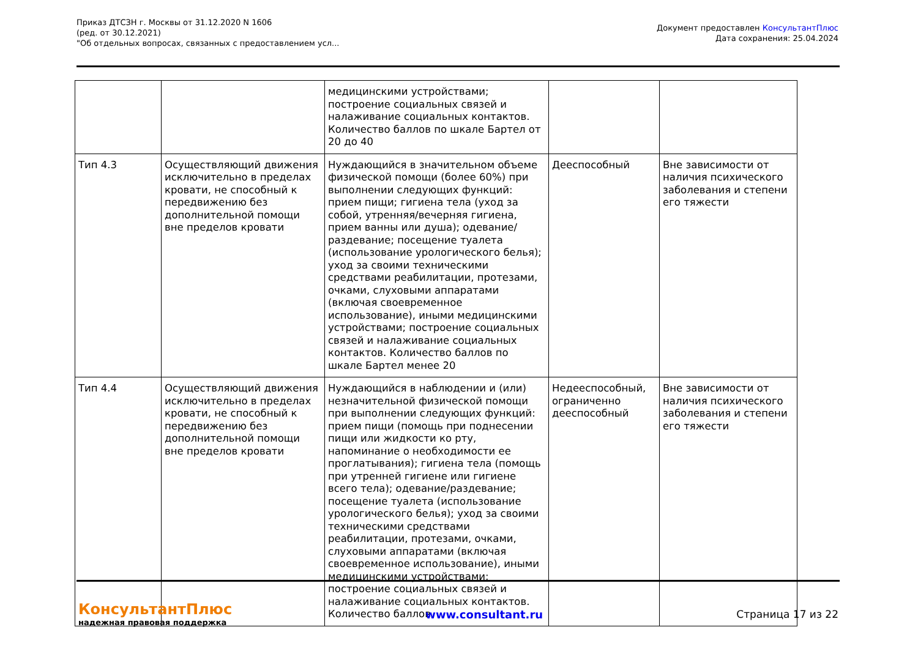Приказ ДТСЗН г. Москвы от 31.12.2020 N 1606
(ред. от 30.12.2021)
"Об отдельных вопросах, связанных с предоставлением усл...
Документ предоставлен КонсультантПлюс
Дата сохранения: 25.04.2024
| | | медицинскими устройствами; построение социальных связей и налаживание социальных контактов. Количество баллов по шкале Бартел от 20 до 40 | | |
| Тип 4.3 | Осуществляющий движения исключительно в пределах кровати, не способный к передвижению без дополнительной помощи вне пределов кровати | Нуждающийся в значительном объеме физической помощи (более 60%) при выполнении следующих функций: прием пищи; гигиена тела (уход за собой, утренняя/вечерняя гигиена, прием ванны или душа); одевание/раздевание; посещение туалета (использование урологического белья); уход за своими техническими средствами реабилитации, протезами, очками, слуховыми аппаратами (включая своевременное использование), иными медицинскими устройствами; построение социальных связей и налаживание социальных контактов. Количество баллов по шкале Бартел менее 20 | Дееспособный | Вне зависимости от наличия психического заболевания и степени его тяжести |
| Тип 4.4 | Осуществляющий движения исключительно в пределах кровати, не способный к передвижению без дополнительной помощи вне пределов кровати | Нуждающийся в наблюдении и (или) незначительной физической помощи при выполнении следующих функций: прием пищи (помощь при поднесении пищи или жидкости ко рту, напоминание о необходимости ее проглатывания); гигиена тела (помощь при утренней гигиене или гигиене всего тела); одевание/раздевание; посещение туалета (использование урологического белья); уход за своими техническими средствами реабилитации, протезами, очками, слуховыми аппаратами (включая своевременное использование), иными медицинскими устройствами; построение социальных связей и налаживание социальных контактов. Количество баллов | Недееспособный, ограниченно дееспособный | Вне зависимости от наличия психического заболевания и степени его тяжести |
КонсультантПлюс
надежная правовая поддержка
www.consultant.ru Страница 17 из 22